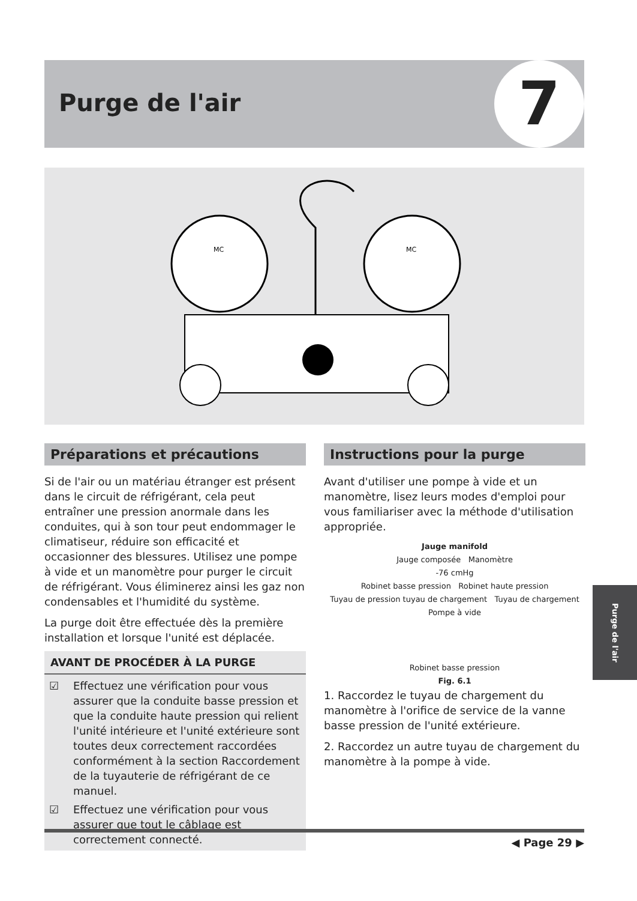Purge de l'air 7
MC
MC
Préparations et précautions
Si de l'air ou un matériau étranger est présent dans le circuit de réfrigérant, cela peut entraîner une pression anormale dans les conduites, qui à son tour peut endommager le climatiseur, réduire son efficacité et occasionner des blessures. Utilisez une pompe à vide et un manomètre pour purger le circuit de réfrigérant. Vous éliminerez ainsi les gaz non condensables et l'humidité du système.
La purge doit être effectuée dès la première installation et lorsque l'unité est déplacée.
AVANT DE PROCÉDER À LA PURGE
☑ Effectuez une vérification pour vous assurer que la conduite basse pression et que la conduite haute pression qui relient l'unité intérieure et l'unité extérieure sont toutes deux correctement raccordées conformément à la section Raccordement de la tuyauterie de réfrigérant de ce manuel.
☑ Effectuez une vérification pour vous assurer que tout le câblage est correctement connecté.
Instructions pour la purge
Avant d'utiliser une pompe à vide et un manomètre, lisez leurs modes d'emploi pour vous familiariser avec la méthode d'utilisation appropriée.
Jauge manifold
Jauge composée Manomètre
-76 cmHg
Robinet basse pression Robinet haute pression
Tuyau de pression tuyau de chargement Tuyau de chargement
Pompe à vide
Robinet basse pression
Fig. 6.1
1. Raccordez le tuyau de chargement du manomètre à l'orifice de service de la vanne basse pression de l'unité extérieure.
2. Raccordez un autre tuyau de chargement du manomètre à la pompe à vide.
Purge de l'air
◀ Page 29 ▶